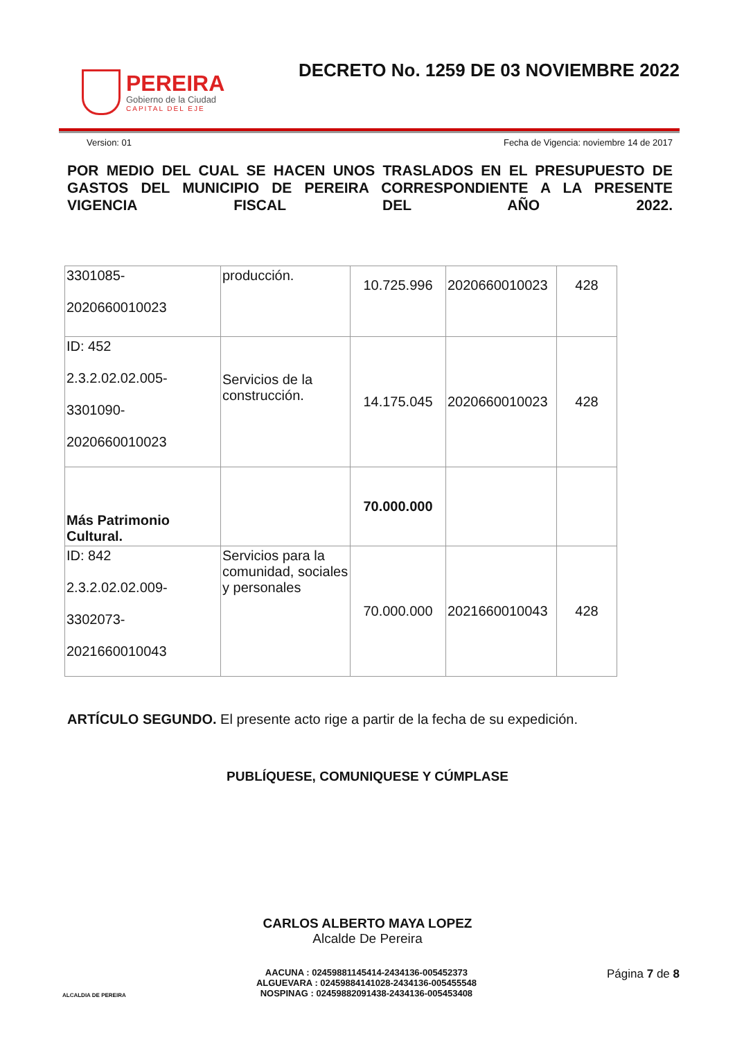PEREIRA
Gobierno de la Ciudad
CAPITAL DEL EJE
DECRETO No. 1259 DE 03 NOVIEMBRE 2022
Version: 01 Fecha de Vigencia: noviembre 14 de 2017
POR MEDIO DEL CUAL SE HACEN UNOS TRASLADOS EN EL PRESUPUESTO DE GASTOS DEL MUNICIPIO DE PEREIRA CORRESPONDIENTE A LA PRESENTE VIGENCIA FISCAL DEL AÑO 2022.
| 3301085- 2020660010023 | producción. | 10.725.996 | 2020660010023 | 428 |
| ID: 452 2.3.2.02.02.005- 3301090- 2020660010023 | Servicios de la construcción. | 14.175.045 | 2020660010023 | 428 |
| Más Patrimonio Cultural. | | 70.000.000 | | |
| ID: 842 2.3.2.02.02.009- 3302073- 2021660010043 | Servicios para la comunidad, sociales y personales | 70.000.000 | 2021660010043 | 428 |
ARTÍCULO SEGUNDO. El presente acto rige a partir de la fecha de su expedición.
PUBLÍQUESE, COMUNIQUESE Y CÚMPLASE
CARLOS ALBERTO MAYA LOPEZ
Alcalde De Pereira
ALCALDIA DE PEREIRA
AACUNA : 02459881145414-2434136-005452373
ALGUEVARA : 02459884141028-2434136-005455548
NOSPINAG : 02459882091438-2434136-005453408
Página 7 de 8